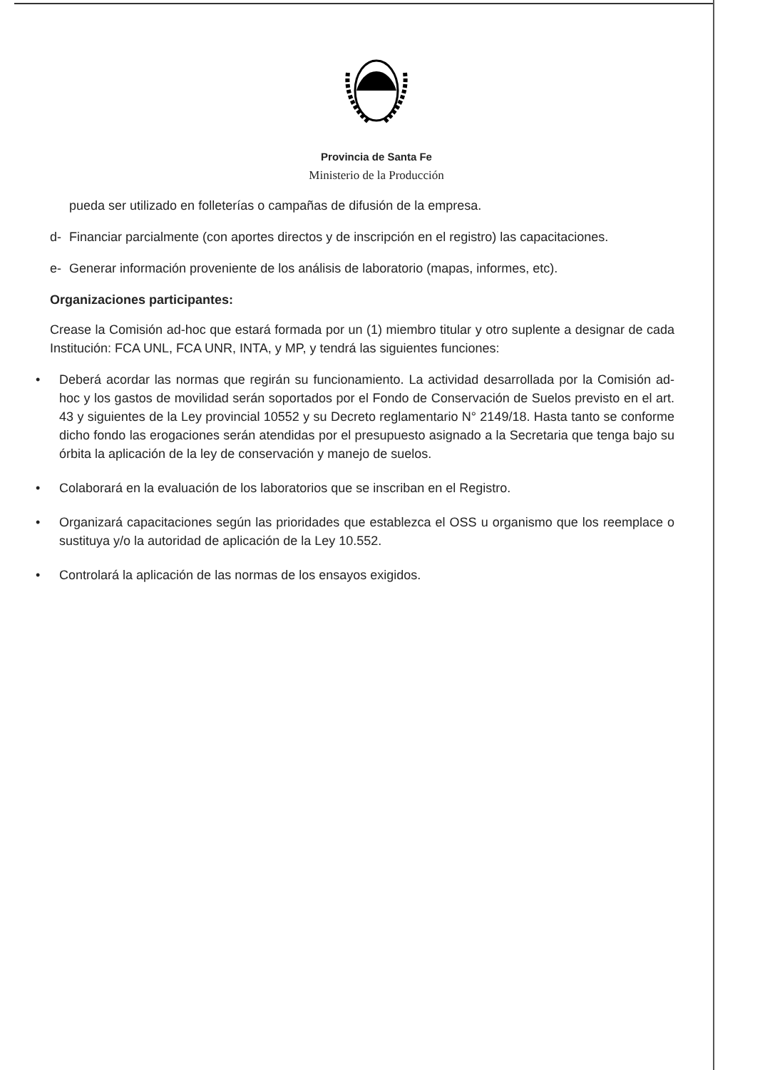Provincia de Santa Fe
Ministerio de la Producción
pueda ser utilizado en folleterías o campañas de difusión de la empresa.
d- Financiar parcialmente (con aportes directos y de inscripción en el registro) las capacitaciones.
e- Generar información proveniente de los análisis de laboratorio (mapas, informes, etc).
Organizaciones participantes:
Crease la Comisión ad-hoc que estará formada por un (1) miembro titular y otro suplente a designar de cada Institución: FCA UNL, FCA UNR, INTA, y MP, y tendrá las siguientes funciones:
• Deberá acordar las normas que regirán su funcionamiento. La actividad desarrollada por la Comisión ad-hoc y los gastos de movilidad serán soportados por el Fondo de Conservación de Suelos previsto en el art. 43 y siguientes de la Ley provincial 10552 y su Decreto reglamentario N° 2149/18. Hasta tanto se conforme dicho fondo las erogaciones serán atendidas por el presupuesto asignado a la Secretaria que tenga bajo su órbita la aplicación de la ley de conservación y manejo de suelos.
• Colaborará en la evaluación de los laboratorios que se inscriban en el Registro.
• Organizará capacitaciones según las prioridades que establezca el OSS u organismo que los reemplace o sustituya y/o la autoridad de aplicación de la Ley 10.552.
• Controlará la aplicación de las normas de los ensayos exigidos.